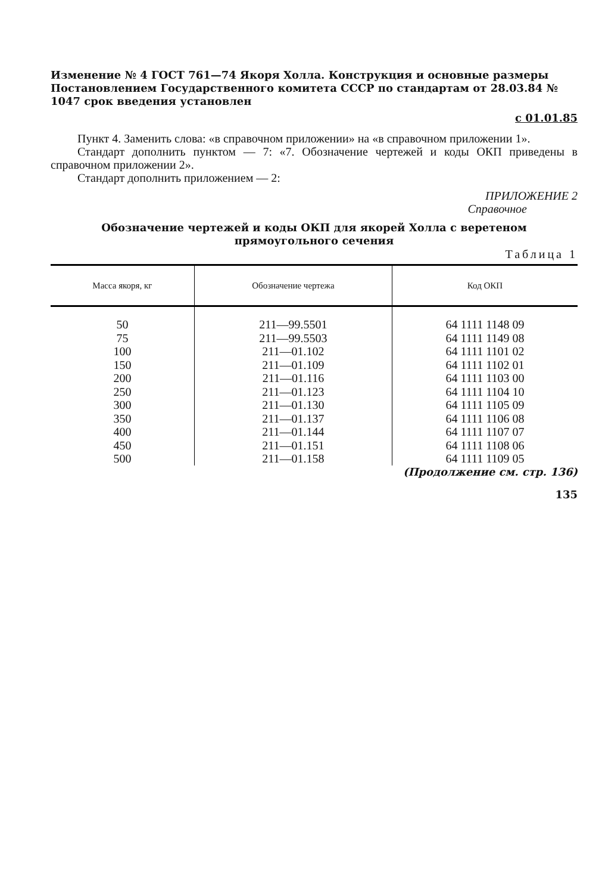Изменение № 4 ГОСТ 761—74 Якоря Холла. Конструкция и основные размеры Постановлением Государственного комитета СССР по стандартам от 28.03.84 № 1047 срок введения установлен
с 01.01.85
Пункт 4. Заменить слова: «в справочном приложении» на «в справочном приложении 1».
Стандарт дополнить пунктом — 7: «7. Обозначение чертежей и коды ОКП приведены в справочном приложении 2».
Стандарт дополнить приложением — 2:
ПРИЛОЖЕНИЕ 2
Справочное
Обозначение чертежей и коды ОКП для якорей Холла с веретеном
прямоугольного сечения
Таблица 1
| Масса якоря, кг | Обозначение чертежа | Код ОКП |
| --- | --- | --- |
| 50 75 100 150 200 250 300 350 400 450 500 | 211—99.5501 211—99.5503 211—01.102 211—01.109 211—01.116 211—01.123 211—01.130 211—01.137 211—01.144 211—01.151 211—01.158 | 64 1111 1148 09 64 1111 1149 08 64 1111 1101 02 64 1111 1102 01 64 1111 1103 00 64 1111 1104 10 64 1111 1105 09 64 1111 1106 08 64 1111 1107 07 64 1111 1108 06 64 1111 1109 05 |
(Продолжение см. стр. 136)
135